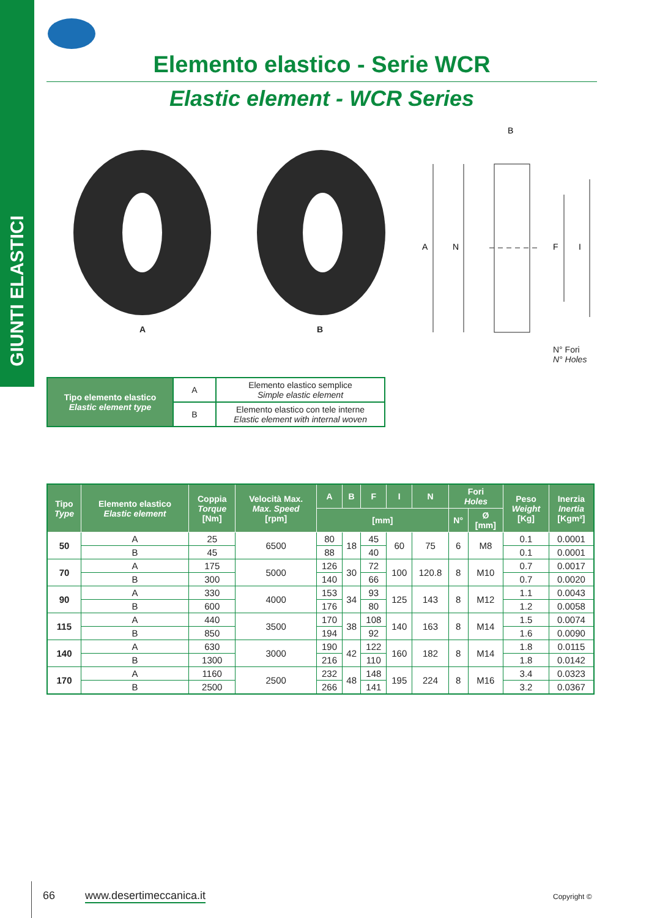GIUNTI ELASTICI
Elemento elastico - Serie WCR
Elastic element - WCR Series
A B
A
N
F
I
B
N° Fori
N° Holes
| Tipo elemento elastico Elastic element type | A | Elemento elastico semplice Simple elastic element |
| | B | Elemento elastico con tele interne Elastic element with internal woven |
| Tipo Type | Elemento elastico Elastic element | Coppia Torque [Nm] | Velocità Max. Max. Speed [rpm] | A | B | F | I | N | Fori Holes | | Peso Weight [Kg] | Inerzia Inertia [Kgm²] |
| --- | --- | --- | --- | --- | --- | --- | --- | --- | --- | --- | --- | --- |
| | | | | [mm] | | | | | N° | Ø [mm] | | |
| 50 | A | 25 | 6500 | 80 | 18 | 45 | 60 | 75 | 6 | M8 | 0.1 | 0.0001 |
| | B | 45 | | 88 | | 40 | | | | | 0.1 | 0.0001 |
| 70 | A | 175 | 5000 | 126 | 30 | 72 | 100 | 120.8 | 8 | M10 | 0.7 | 0.0017 |
| | B | 300 | | 140 | | 66 | | | | | 0.7 | 0.0020 |
| 90 | A | 330 | 4000 | 153 | 34 | 93 | 125 | 143 | 8 | M12 | 1.1 | 0.0043 |
| | B | 600 | | 176 | | 80 | | | | | 1.2 | 0.0058 |
| 115 | A | 440 | 3500 | 170 | 38 | 108 | 140 | 163 | 8 | M14 | 1.5 | 0.0074 |
| | B | 850 | | 194 | | 92 | | | | | 1.6 | 0.0090 |
| 140 | A | 630 | 3000 | 190 | 42 | 122 | 160 | 182 | 8 | M14 | 1.8 | 0.0115 |
| | B | 1300 | | 216 | | 110 | | | | | 1.8 | 0.0142 |
| 170 | A | 1160 | 2500 | 232 | 48 | 148 | 195 | 224 | 8 | M16 | 3.4 | 0.0323 |
| | B | 2500 | | 266 | | 141 | | | | | 3.2 | 0.0367 |
66 www.desertimeccanica.it Copyright ©